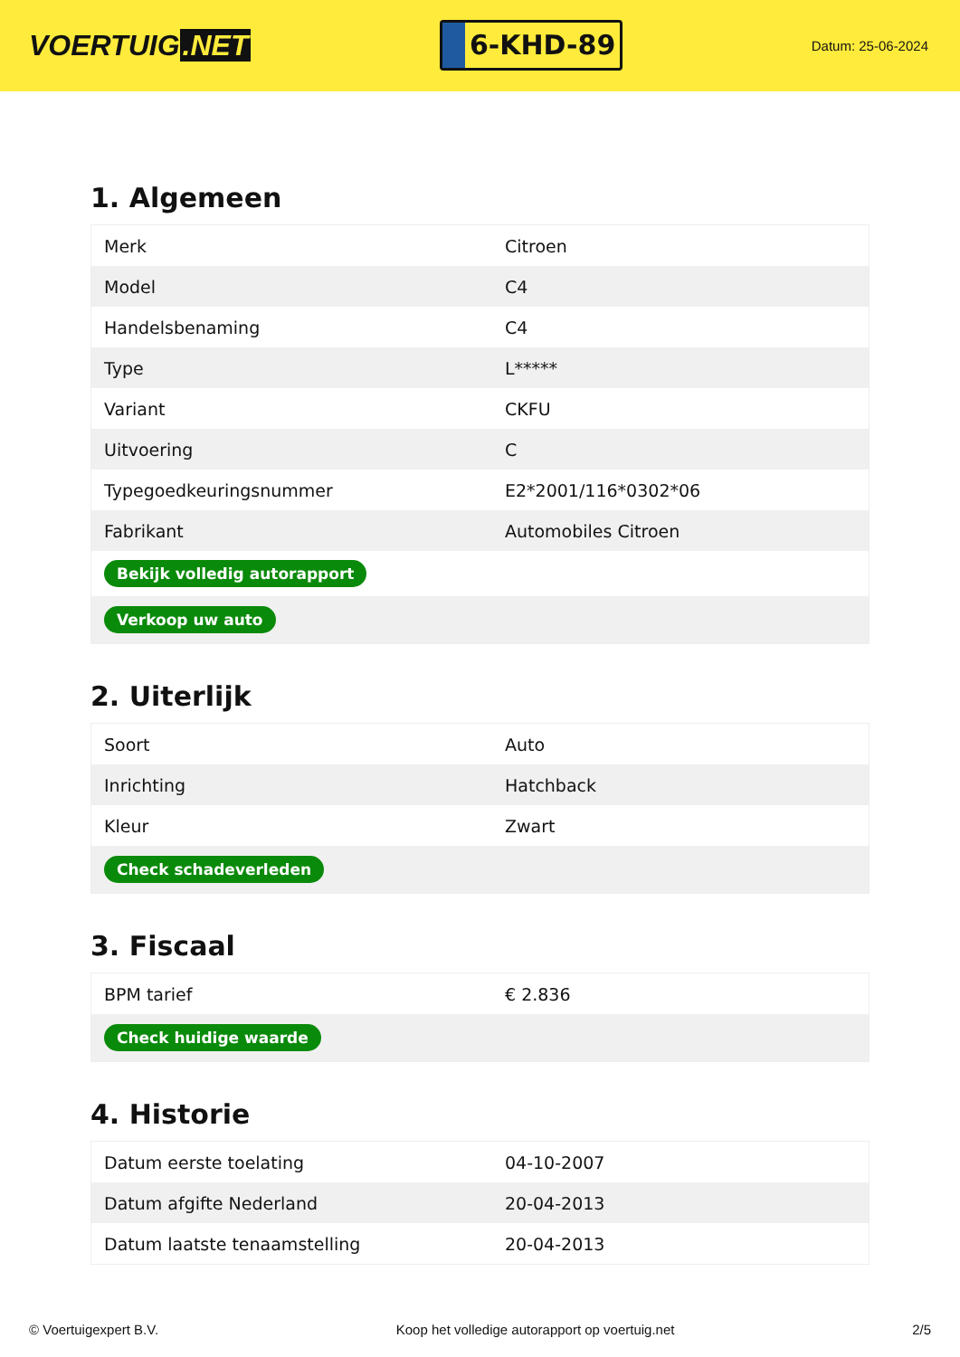VOERTUIG.NET
6-KHD-89
Datum: 25-06-2024
1. Algemeen
| Merk | Citroen |
| Model | C4 |
| Handelsbenaming | C4 |
| Type | L***** |
| Variant | CKFU |
| Uitvoering | C |
| Typegoedkeuringsnummer | E2*2001/116*0302*06 |
| Fabrikant | Automobiles Citroen |
| Bekijk volledig autorapport | |
| Verkoop uw auto | |
2. Uiterlijk
| Soort | Auto |
| Inrichting | Hatchback |
| Kleur | Zwart |
| Check schadeverleden | |
3. Fiscaal
| BPM tarief | € 2.836 |
| Check huidige waarde | |
4. Historie
| Datum eerste toelating | 04-10-2007 |
| Datum afgifte Nederland | 20-04-2013 |
| Datum laatste tenaamstelling | 20-04-2013 |
© Voertuigexpert B.V. Koop het volledige autorapport op voertuig.net 2/5